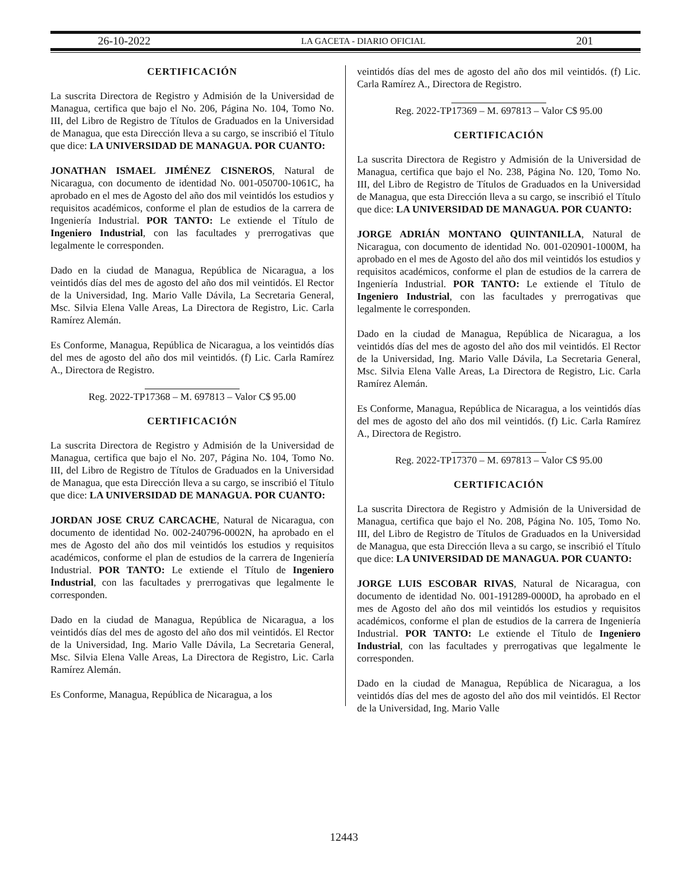26-10-2022 LA GACETA - DIARIO OFICIAL 201
CERTIFICACIÓN
La suscrita Directora de Registro y Admisión de la Universidad de Managua, certifica que bajo el No. 206, Página No. 104, Tomo No. III, del Libro de Registro de Títulos de Graduados en la Universidad de Managua, que esta Dirección lleva a su cargo, se inscribió el Título que dice: LA UNIVERSIDAD DE MANAGUA. POR CUANTO:
JONATHAN ISMAEL JIMÉNEZ CISNEROS, Natural de Nicaragua, con documento de identidad No. 001-050700-1061C, ha aprobado en el mes de Agosto del año dos mil veintidós los estudios y requisitos académicos, conforme el plan de estudios de la carrera de Ingeniería Industrial. POR TANTO: Le extiende el Título de Ingeniero Industrial, con las facultades y prerrogativas que legalmente le corresponden.
Dado en la ciudad de Managua, República de Nicaragua, a los veintidós días del mes de agosto del año dos mil veintidós. El Rector de la Universidad, Ing. Mario Valle Dávila, La Secretaria General, Msc. Silvia Elena Valle Areas, La Directora de Registro, Lic. Carla Ramírez Alemán.
Es Conforme, Managua, República de Nicaragua, a los veintidós días del mes de agosto del año dos mil veintidós. (f) Lic. Carla Ramírez A., Directora de Registro.
Reg. 2022-TP17368 – M. 697813 – Valor C$ 95.00
CERTIFICACIÓN
La suscrita Directora de Registro y Admisión de la Universidad de Managua, certifica que bajo el No. 207, Página No. 104, Tomo No. III, del Libro de Registro de Títulos de Graduados en la Universidad de Managua, que esta Dirección lleva a su cargo, se inscribió el Título que dice: LA UNIVERSIDAD DE MANAGUA. POR CUANTO:
JORDAN JOSE CRUZ CARCACHE, Natural de Nicaragua, con documento de identidad No. 002-240796-0002N, ha aprobado en el mes de Agosto del año dos mil veintidós los estudios y requisitos académicos, conforme el plan de estudios de la carrera de Ingeniería Industrial. POR TANTO: Le extiende el Título de Ingeniero Industrial, con las facultades y prerrogativas que legalmente le corresponden.
Dado en la ciudad de Managua, República de Nicaragua, a los veintidós días del mes de agosto del año dos mil veintidós. El Rector de la Universidad, Ing. Mario Valle Dávila, La Secretaria General, Msc. Silvia Elena Valle Areas, La Directora de Registro, Lic. Carla Ramírez Alemán.
Es Conforme, Managua, República de Nicaragua, a los
veintidós días del mes de agosto del año dos mil veintidós. (f) Lic. Carla Ramírez A., Directora de Registro.
Reg. 2022-TP17369 – M. 697813 – Valor C$ 95.00
CERTIFICACIÓN
La suscrita Directora de Registro y Admisión de la Universidad de Managua, certifica que bajo el No. 238, Página No. 120, Tomo No. III, del Libro de Registro de Títulos de Graduados en la Universidad de Managua, que esta Dirección lleva a su cargo, se inscribió el Título que dice: LA UNIVERSIDAD DE MANAGUA. POR CUANTO:
JORGE ADRIÁN MONTANO QUINTANILLA, Natural de Nicaragua, con documento de identidad No. 001-020901-1000M, ha aprobado en el mes de Agosto del año dos mil veintidós los estudios y requisitos académicos, conforme el plan de estudios de la carrera de Ingeniería Industrial. POR TANTO: Le extiende el Título de Ingeniero Industrial, con las facultades y prerrogativas que legalmente le corresponden.
Dado en la ciudad de Managua, República de Nicaragua, a los veintidós días del mes de agosto del año dos mil veintidós. El Rector de la Universidad, Ing. Mario Valle Dávila, La Secretaria General, Msc. Silvia Elena Valle Areas, La Directora de Registro, Lic. Carla Ramírez Alemán.
Es Conforme, Managua, República de Nicaragua, a los veintidós días del mes de agosto del año dos mil veintidós. (f) Lic. Carla Ramírez A., Directora de Registro.
Reg. 2022-TP17370 – M. 697813 – Valor C$ 95.00
CERTIFICACIÓN
La suscrita Directora de Registro y Admisión de la Universidad de Managua, certifica que bajo el No. 208, Página No. 105, Tomo No. III, del Libro de Registro de Títulos de Graduados en la Universidad de Managua, que esta Dirección lleva a su cargo, se inscribió el Título que dice: LA UNIVERSIDAD DE MANAGUA. POR CUANTO:
JORGE LUIS ESCOBAR RIVAS, Natural de Nicaragua, con documento de identidad No. 001-191289-0000D, ha aprobado en el mes de Agosto del año dos mil veintidós los estudios y requisitos académicos, conforme el plan de estudios de la carrera de Ingeniería Industrial. POR TANTO: Le extiende el Título de Ingeniero Industrial, con las facultades y prerrogativas que legalmente le corresponden.
Dado en la ciudad de Managua, República de Nicaragua, a los veintidós días del mes de agosto del año dos mil veintidós. El Rector de la Universidad, Ing. Mario Valle
12443